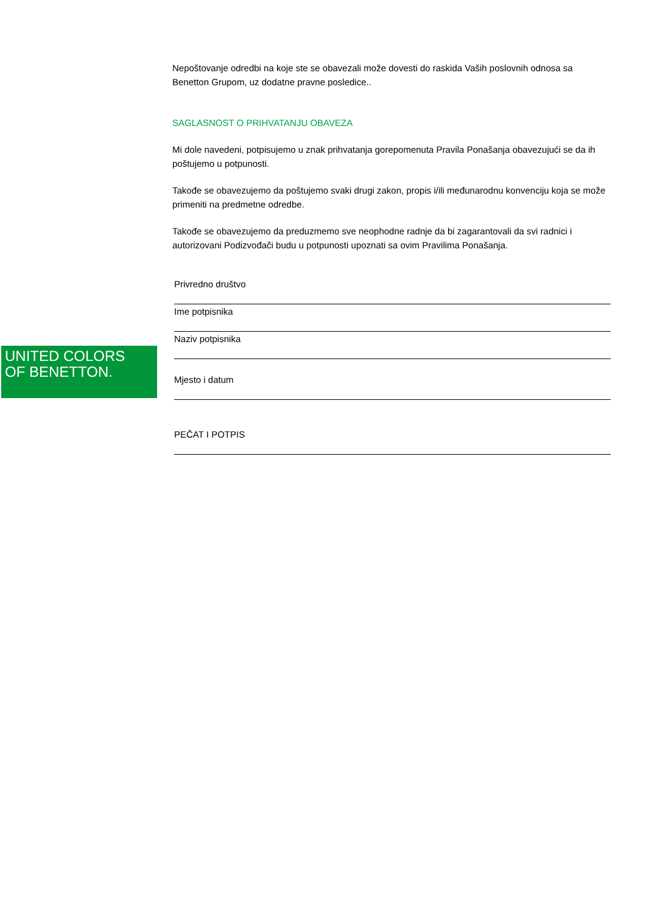Nepoštovanje odredbi na koje ste se obavezali može dovesti do raskida Vaših poslovnih odnosa sa Benetton Grupom, uz dodatne pravne posledice..
SAGLASNOST O PRIHVATANJU OBAVEZA
Mi dole navedeni, potpisujemo u znak prihvatanja gorepomenuta Pravila Ponašanja obavezujući se da ih poštujemo u potpunosti.
Takođe se obavezujemo da poštujemo svaki drugi zakon, propis i/ili međunarodnu konvenciju koja se može primeniti na predmetne odredbe.
Takođe se obavezujemo da preduzmemo sve neophodne radnje da bi zagarantovali da svi radnici i autorizovani Podizvođači budu u potpunosti upoznati sa ovim Pravilima Ponašanja.
Privredno društvo
Ime potpisnika
Naziv potpisnika
Mjesto i datum
PEČAT I POTPIS
UNITED COLORS
OF BENETTON.